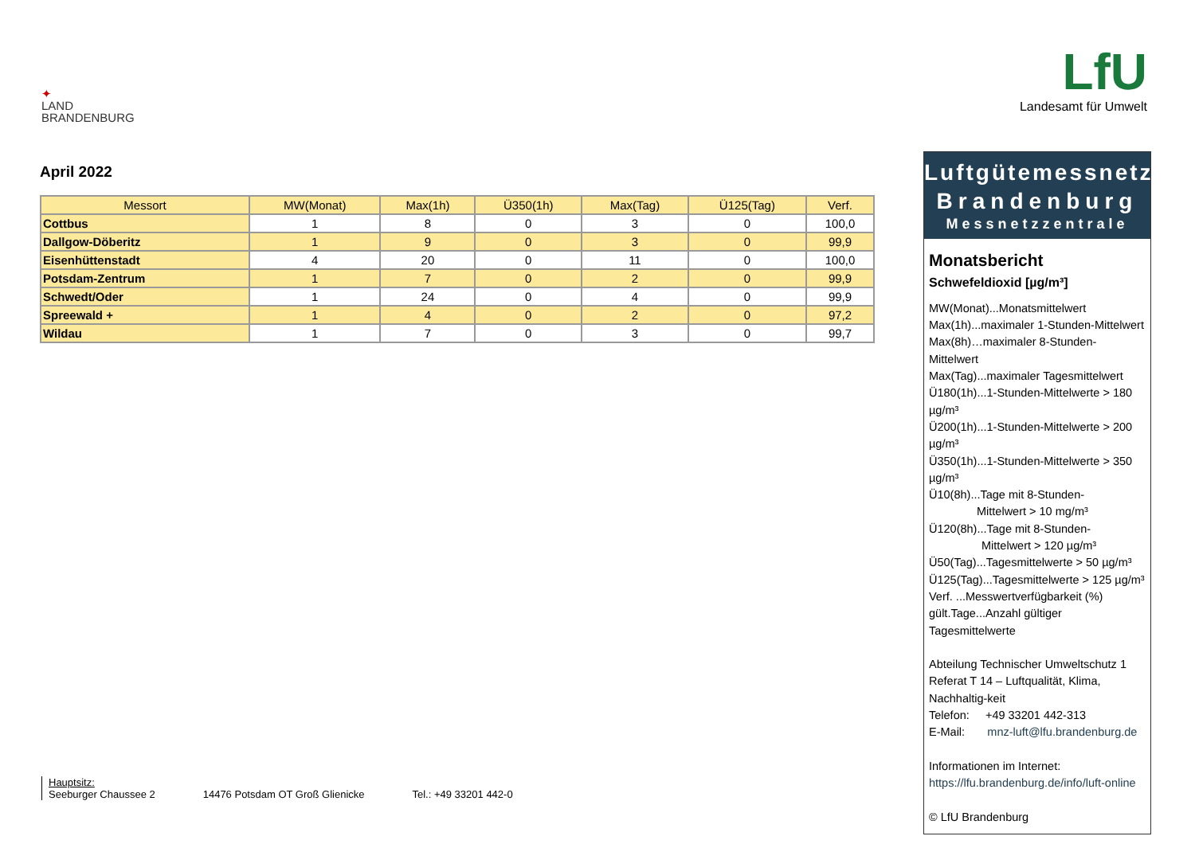✦
LAND
BRANDENBURG
LfU
Landesamt für Umwelt
April 2022
| Messort | MW(Monat) | Max(1h) | Ü350(1h) | Max(Tag) | Ü125(Tag) | Verf. |
| --- | --- | --- | --- | --- | --- | --- |
| Cottbus | 1 | 8 | 0 | 3 | 0 | 100,0 |
| Dallgow-Döberitz | 1 | 9 | 0 | 3 | 0 | 99,9 |
| Eisenhüttenstadt | 4 | 20 | 0 | 11 | 0 | 100,0 |
| Potsdam-Zentrum | 1 | 7 | 0 | 2 | 0 | 99,9 |
| Schwedt/Oder | 1 | 24 | 0 | 4 | 0 | 99,9 |
| Spreewald + | 1 | 4 | 0 | 2 | 0 | 97,2 |
| Wildau | 1 | 7 | 0 | 3 | 0 | 99,7 |
Luftgütemessnetz
Brandenburg
Messnetzzentrale
Monatsbericht
Schwefeldioxid [µg/m³]
MW(Monat)...Monatsmittelwert
Max(1h)...maximaler 1-Stunden-Mittelwert
Max(8h)…maximaler 8-Stunden-Mittelwert
Max(Tag)...maximaler Tagesmittelwert
Ü180(1h)...1-Stunden-Mittelwerte > 180 µg/m³
Ü200(1h)...1-Stunden-Mittelwerte > 200 µg/m³
Ü350(1h)...1-Stunden-Mittelwerte > 350 µg/m³
Ü10(8h)...Tage mit 8-Stunden-
Mittelwert > 10 mg/m³
Ü120(8h)...Tage mit 8-Stunden-
Mittelwert > 120 µg/m³
Ü50(Tag)...Tagesmittelwerte > 50 µg/m³
Ü125(Tag)...Tagesmittelwerte > 125 µg/m³
Verf. ...Messwertverfügbarkeit (%)
gült.Tage...Anzahl gültiger Tagesmittelwerte
Abteilung Technischer Umweltschutz 1
Referat T 14 – Luftqualität, Klima, Nachhaltig-keit
Telefon: +49 33201 442-313
E-Mail: mnz-luft@lfu.brandenburg.de
Informationen im Internet:
https://lfu.brandenburg.de/info/luft-online
© LfU Brandenburg
Hauptsitz:
Seeburger Chaussee 2
14476 Potsdam OT Groß Glienicke
Tel.: +49 33201 442-0